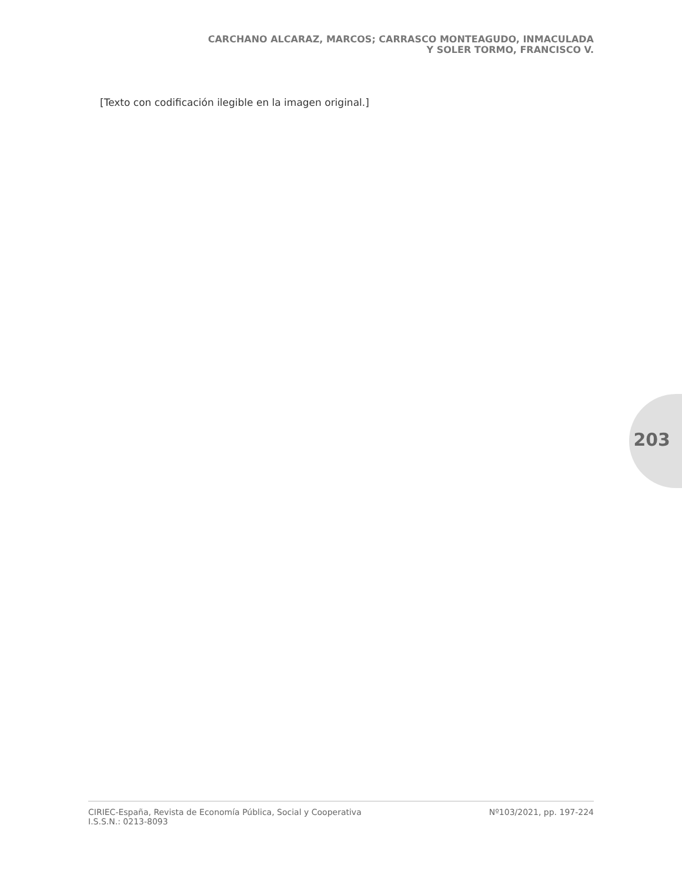CARCHANO ALCARAZ, MARCOS; CARRASCO MONTEAGUDO, INMACULADA
Y SOLER TORMO, FRANCISCO V.
[Texto con codificación ilegible en la imagen original.]
203
CIRIEC-España, Revista de Economía Pública, Social y Cooperativa
I.S.S.N.: 0213-8093
Nº103/2021, pp. 197-224